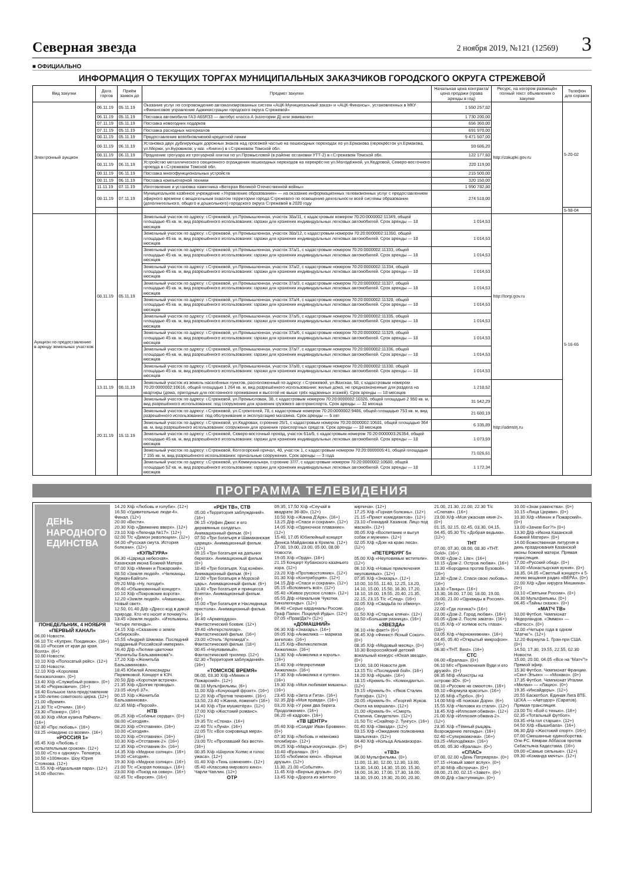Северная звезда 2 ноября 2019, №121 (12569) 3
■ ОФИЦИАЛЬНО
ИНФОРМАЦИЯ О ТЕКУЩИХ ТОРГАХ МУНИЦИПАЛЬНЫХ ЗАКАЗЧИКОВ ГОРОДСКОГО ОКРУГА СТРЕЖЕВОЙ
| Вид закупки | Дата торгов | Приём заявок до | Предмет закупки | Начальная цена контракта/ цена продажи (права аренды в год) | Ресурс, на котором размещён полный текст объявления о закупке | Телефон для справок |
| --- | --- | --- | --- | --- | --- | --- |
| Электронный аукцион | 06.11.19 | 05.11.19 | Оказание услуг по сопровождению автоматизированных систем «АЦК-Муниципальный заказ» и «АЦК-Финансы», установленных в МКУ «Финансовое управление Администрации городского округа Стрежевой» | 1 550 257,82 | http://zakupki.gov.ru | 5-20-02 |
| | 06.11.19 | 05.11.19 | Поставка автомобиля ГАЗ-А65R33 — автобус класса А (категории Д) или эквивалент | 1 730 200,00 | | |
| | 07.11.19 | 05.11.19 | Поставка новогодних подарков | 656 360,00 | | |
| | 07.11.19 | 05.11.19 | Поставка расходных материалов | 691 970,00 | | |
| | 08.11.19 | 05.11.19 | Предоставление возобновляемой кредитной линии | 9 471 507,00 | | |
| | 08.11.19 | 06.11.19 | Установка двух дублирующих дорожных знаков над проезжей частью на пешеходных переходах по ул.Ермакова (перекрёсток ул.Ермакова, ул.Мержи, ул.Буровиков; у маг. «Книги») в г.Стрежевом Томской обл. | 59 686,20 | | |
| | 08.11.19 | 06.11.19 | Продление тротуара из тротуарной плитки по ул.Промысловой (в районе остановки УТТ-2) в г.Стрежевом Томской обл. | 122 177,60 | | |
| | 08.11.19 | 06.11.19 | Устройство металлического секционного ограждения пешеходных переходов на перекрёстке ул.Молодёжной, ул.Кедровой, Северо-восточного проезда в г.Стрежевом Томской обл. | 220 119,00 | | |
| | 08.11.19 | 06.11.19 | Поставка многофункциональных устройств | 215 500,00 | | |
| | 08.11.19 | 06.11.19 | Поставка компьютерной техники | 320 150,00 | | |
| | 11.11.19 | 07.11.19 | Изготовление и установка памятника «Ветеран Великой Отечественной войны» | 1 990 782,80 | | |
| | 08.11.19 | 07.11.19 | Муниципальное казённое учреждение «Управление образования» — на оказание информационных телевизионных услуг с предоставлением эфирного времени с вещательным охватом территории города Стрежевого по освещению деятельности всей системы образования (дополнительного, общего и дошкольного) городского округа Стрежевой в 2020 году | 274 518,00 | | |
| | | | | | | 5-98-04 |
| Аукцион по предоставлению в аренду земельных участков | 08.11.19 | 05.11.19 | Земельный участок по адресу: г.Стрежевой, ул.Промышленная, участок 38а/11, с кадастровым номером 70:20:0000002:11349, общей площадью 45 кв. м, вид разрешённого использования: гаражи для хранения индивидуальных легковых автомобилей. Срок аренды — 18 месяцев | 1 014,53 | http://torgi.gov.ru | 5-16-65 |
| | | | Земельный участок по адресу: г.Стрежевой, ул.Промышленная, участок 38а/12, с кадастровым номером 70:20:0000002:11350, общей площадью 45 кв. м, вид разрешённого использования: гаражи для хранения индивидуальных легковых автомобилей. Срок аренды — 18 месяцев | 1 014,53 | | |
| | | | Земельный участок по адресу: г.Стрежевой, ул.Промышленная, участок 37а/1, с кадастровым номером 70:20:0000002:11333, общей площадью 45 кв. м, вид разрешённого использования: гаражи для хранения индивидуальных легковых автомобилей. Срок аренды — 18 месяцев | 1 014,53 | | |
| | | | Земельный участок по адресу: г.Стрежевой, ул.Промышленная, участок 37а/2, с кадастровым номером 70:20:0000002:11334, общей площадью 45 кв. м, вид разрешённого использования: гаражи для хранения индивидуальных легковых автомобилей. Срок аренды — 18 месяцев | 1 014,53 | | |
| | | | Земельный участок по адресу: г.Стрежевой, ул.Промышленная, участок 37а/3, с кадастровым номером 70:20:0000002:11327, общей площадью 45 кв. м, вид разрешённого использования: гаражи для хранения индивидуальных легковых автомобилей. Срок аренды — 18 месяцев | 1 014,53 | | |
| | | | Земельный участок по адресу: г.Стрежевой, ул.Промышленная, участок 37а/4, с кадастровым номером 70:20:0000002:11328, общей площадью 45 кв. м, вид разрешённого использования: гаражи для хранения индивидуальных легковых автомобилей. Срок аренды — 18 месяцев | 1 014,53 | | |
| | | | Земельный участок по адресу: г.Стрежевой, ул.Промышленная, участок 37а/5, с кадастровым номером 70:20:0000002:11335, общей площадью 45 кв. м, вид разрешённого использования: гаражи для хранения индивидуальных легковых автомобилей. Срок аренды — 18 месяцев | 1 014,53 | | |
| | | | Земельный участок по адресу: г.Стрежевой, ул.Промышленная, участок 37а/6, с кадастровым номером 70:20:0000002:11329, общей площадью 45 кв. м, вид разрешённого использования: гаражи для хранения индивидуальных легковых автомобилей. Срок аренды — 18 месяцев | 1 014,53 | | |
| | | | Земельный участок по адресу: г.Стрежевой, ул.Промышленная, участок 37а/7, с кадастровым номером 70:20:0000002:11336, общей площадью 45 кв. м, вид разрешённого использования: гаражи для хранения индивидуальных легковых автомобилей. Срок аренды — 18 месяцев | 1 014,53 | | |
| | | | Земельный участок по адресу: г.Стрежевой, ул.Промышленная, участок 37а/8, с кадастровым номером 70:20:0000002:11330, общей площадью 45 кв. м, вид разрешённого использования: гаражи для хранения индивидуальных легковых автомобилей. Срок аренды — 18 месяцев | 1 014,53 | | |
| | 13.11.19 | 08.11.19 | Земельный участок из земель населённых пунктов, расположенный по адресу: г.Стрежевой, ул.Вахская, 58, с кадастровым номером 70:20:0000002:10616, общей площадью 1 264 кв. м, вид разрешённого использования: жилые дома, не предназначенные для раздела на квартиры (дома, пригодные для постоянного проживания и высотой не выше трёх надземных этажей). Срок аренды — 18 месяцев | 1 218,52 | http://admstrj.ru | |
| | 20.11.19 | 15.11.19 | Земельный участок по адресу: г.Стрежевой, ул.Промысловая, 38, с кадастровым номером 70:20:0000002:10326, общей площадью 2 950 кв. м, вид разрешённого использования: под сооружение для хранения грузового автотранспорта. Срок аренды — 32 месяца | 31 542,29 | | |
| | | | Земельный участок по адресу: г.Стрежевой, ул.Строителей, 78, с кадастровым номером 70:20:0000002:9486, общей площадью 753 кв. м, вид разрешённого использования: под обслуживание и эксплуатацию магазина. Срок аренды — 5 лет | 21 680,19 | | |
| | | | Земельный участок по адресу: г.Стрежевой, ул.Кедровая, строение 25/1, с кадастровым номером 70:20:0000002:10681, общей площадью 364 кв. м, вид разрешённого использования: сооружения для хранения транспортных средств. Срок аренды — 18 месяцев | 6 335,89 | | |
| | | | Земельный участок по адресу: г.Стрежевой, Северо-восточный проезд, участок 61а/5, с кадастровым номером 70:20:0000003:26354, общей площадью 45 кв. м, вид разрешённого использования: гаражи для хранения индивидуальных легковых автомобилей. Срок аренды — 18 месяцев | 1 073,59 | | |
| | | | Земельный участок по адресу: г.Стрежевой, Колтогорский причал, 40, участок 1, с кадастровым номером 70:20:0000005:41, общей площадью 7 155 кв. м, вид разрешённого использования: причальные сооружения. Срок аренды — 3 года | 71 026,61 | | |
| | | | Земельный участок по адресу: г.Стрежевой, ул.Коммунальная, строение 37/7, с кадастровым номером 70:20:0000002:10680, общей площадью 52 кв. м, вид разрешённого использования: гаражи для хранения индивидуальных легковых автомобилей. Срок аренды — 18 месяцев | 1 172,34 | | |
ПРОГРАММА ТЕЛЕВИДЕНИЯ
ДЕНЬ НАРОДНОГО ЕДИНСТВА
ПОНЕДЕЛЬНИК, 4 НОЯБРЯ
«ПЕРВЫЙ КАНАЛ»
06.00 Новости.
06.10 Т/с «Куприн. Поединок». (16+)
08.10 «Россия от края до края. Волга». (6+)
10.00 Новости.
10.10 Х/ф «Полосатый рейс». (12+)
12.00 Новости.
12.10 Х/ф «Королева бензоколонки». (0+)
13.40 Х/ф «Служебный роман». (0+)
16.40 «Рюриковичи». (16+)
18.40 Большое гала-представление к 100-летию советского цирка. (12+)
21.00 «Время».
21.30 Т/с «Отчим». (16+)
23.30 «Познер». (16+)
00.30 Х/ф «Моя кузина Рэйчел». (16+)
02.30 «Про любовь». (16+)
03.25 «Наедине со всеми». (16+)
«РОССИЯ 1»
05.45 Х/ф «Любовь с испытательным сроком». (12+)
10.00 «Сто к одному». Телеигра.
10.50 «100янов». Шоу Юрия Стоянова. (12+)
11.55 Х/ф «Идеальная пара». (12+)
14.00 «Вести».
14.20 Х/ф «Любовь и голуби». (12+)
16.50 «Удивительные люди-4». Финал. (12+)
20.00 «Вести».
20.30 Х/ф «Движение вверх». (12+)
23.10 Х/ф «Легенда №17». (12+)
02.00 Т/с «Демон революции». (12+)
04.00 «Русская смута. История болезни». (12+)
«КУЛЬТУРА»
06.30 «Царица небесная». Казанская икона Божией Матери.
07.00 Х/ф «Минин и Пожарский».
08.50 «Земля людей». «Челканцы. Курмач-Байгол».
09.20 М/ф «Ну, погоди!».
09.40 «Обыкновенный концерт».
10.10 Х/ф «Покровские ворота».
12.20 «Земля людей». «Амшенцы. Новый свет».
12.50, 01.40 Д/ф «Дресс-код в дикой природе. Кто что носит и почему?».
13.45 «Земля людей». «Ительмены. Четыре легенды».
14.15 Х/ф «Сказание о земле Сибирской».
15.55 «Андрей Шмеман. Последний подданный Российской империи».
16.40 Д/ф «Лютики-цветочки “Женитьбы Бальзаминова”».
17.20 Х/ф «Женитьба Бальзаминова».
18.45 Юбилей Александры Пермяковой. Концерт в КЗЧ.
20.50 Д/ф «Короткая встреча».
21.35 Х/ф «Долгие проводы».
23.05 «Клуб 37».
00.15 Х/ф «Женитьба Бальзаминова».
02.35 М/ф «Персей».
НТВ
05.25 Х/ф «Собачье сердце». (0+)
08.00 «Сегодня».
08.20 Х/ф «Отставник». (16+)
10.00 «Сегодня».
10.20 Х/ф «Отставник». (16+)
10.30 Х/ф «Отставник-2». (16+)
12.35 Х/ф «Отставник-3». (16+)
14.35 Х/ф «Медное солнце». (16+)
19.00 «Сегодня».
19.30 Х/ф «Медное солнце». (16+)
21.00 Т/с «Скорая помощь». (16+)
23.00 Х/ф «Поезд на север». (16+)
02.45 Т/с «Версия». (16+)
«РЕН ТВ», СТВ
05.00 «Территория заблуждений». (16+)
06.15 «Урфин Джюс и его деревянные солдаты». Анимационный фильм. (0+)
07.50 «Три богатыря и Шамаханская царица». Анимационный фильм. (12+)
09.15 «Три богатыря на дальних берегах». Анимационный фильм. (0+)
10.40 «Три богатыря. Ход конём». Анимационный фильм. (6+)
12.00 «Три богатыря и Морской царь». Анимационный фильм. (6+)
13.40 «Три богатыря и принцесса Египта». Анимационный фильм. (6+)
15.00 «Три богатыря и Наследница престола». Анимационный фильм. (6+)
16.40 «Армагеддон». Фантастический боевик. (12+)
19.40 «Интерстеллар». Фантастический фильм. (16+)
23.00 «Отель “Артемида”». Фантастический фильм. (18+)
00.45 «Неуязвимый». Фантастический триллер. (12+)
02.30 «Территория заблуждений». (16+)
«ТОМСКОЕ ВРЕМЯ»
06.00, 03.30 Х/ф «Минин и Пожарский». (12+)
08.10 Мультфильмы. (6+)
11.00 Х/ф «Кочующий фронт». (16+)
12.20 Х/ф «Против течения». (16+)
13.50, 23.40 «Жанна, пожени!» (16+)
14.40 Х/ф «Три мушкетёра». (12+)
17.00 Х/ф «Жестокий романс». (12+)
19.35 Т/с «Стена». (16+)
22.40 Т/с «Луна». (16+)
22.05 Т/с «Все сокровища мира». (16+)
23.00 Т/с «Пропавший без вести». (16+)
00.35 Х/ф «Шерлок Холмс и голос ужаса». (12+)
01.40 Х/ф «Тень сомнения». (12+)
05.40 «Классика мирового кино». Чарли Чаплин. (12+)
ОТР
09.35, 17.50 Х/ф «Случай в квадрате 36-80». (12+)
10.50 Х/ф «Жанна Д'Арк». (16+)
13.25 Д/ф «Спаси и сохрани». (12+)
14.05 Х/ф «Одиночное плавание». (12+)
15.40, 17.05 Юбилейный концерт Дениса Майданова в Кремле. (12+)
17.00, 19.00, 23.00, 05.00, 08.00 Новости.
19.05 Х/ф «Орда». (16+)
21.15 Концерт Кубанского казачьего хора. (12+)
23.20 Х/ф «Противостояние». (12+)
01.30 Х/ф «Контрибуция». (12+)
04.15 Д/ф «Спаси и сохрани». (12+)
05.15 «Вспомнить всё». (12+)
05.40 «Живое русское слово». (12+)
05.55 Д/ф «Начальник Чукотки. Кинолегенды». (12+)
06.40 «Серые кардиналы России. Граф Пален. Поцелуй Иуды». (12+)
07.05 «Прав!Да?» (12+)
«ДОМАШНИЙ»
06.30 Х/ф «Знахарь». (16+)
09.05 Х/ф «Анжелика — маркиза ангелов». (16+)
11.25 Х/ф «Великолепная Анжелика». (16+)
13.30 Х/ф «Анжелика и король». (16+)
15.40 Х/ф «Неукротимая Анжелика». (16+)
17.30 Х/ф «Анжелика и султан». (16+)
19.30 Х/ф «Моя любимая мишень». (16+)
23.45 Х/ф «Зита и Гита». (16+)
02.35 Д/ф «Моя правда». (16+)
03.20 Х/ф «У реки два берега. Продолжение». (16+)
06.20 «6 кадров». (16+)
«ТВ ЦЕНТР»
05.40 Х/ф «Солдат Иван Бровкин». (0+)
07.30 Х/ф «Любовь и немножко пломбира». (12+)
09.25 Х/ф «Марья-искусница». (0+)
10.40 «Ералаш». (6+)
10.55 «Любимое кино». «Верные друзья». (12+)
11.30, 21.00 «События».
11.45 Х/ф «Верные друзья». (0+)
13.45 Х/ф «Дорога из жёлтого кирпича». (12+)
17.25 Х/ф «Горная болезнь». (12+)
21.15 «Приют комедиантов». (12+)
23.10 «Геннадий Хазанов. Лицо под маской». (12+)
00.05 Х/ф «Воспитание и выгул собак и мужчин». (12+)
02.05 Х/ф «Дом на краю леса». (12+)
«ПЕТЕРБУРГ 5»
05.00 Х/ф «Неуловимые мстители». (12+)
06.10 Х/ф «Новые приключения неуловимых». (12+)
07.35 Х/ф «Знахарь». (12+)
10.00, 10.55, 11.40, 12.25, 13.20, 14.10, 15.00, 15.50, 16.30, 17.20, 18.10, 19.00, 19.55, 20.40, 21.35, 22.15, 23.15 Т/с «След». (16+)
00.05 Х/ф «Свадьба по обмену». (16+)
01.50 Х/ф «Старые клячи». (12+)
03.50 «Большая разница». (16+)
«ЗВЕЗДА»
06.10 «Не факт!» (6+)
06.45 Х/ф «Финист-Ясный Сокол». (0+)
08.35 Х/ф «Медовый месяц». (0+)
10.30 Всероссийский детский вокальный конкурс «Юная звезда». (0+)
13.00, 18.00 Новости дня.
13.15 Т/с «Последний бой». (16+)
16.20 Х/ф «Крым». (16+)
18.15 «Кремль-9». «Коменданты». (12+)
19.15 «Кремль-9». «Яков Сталин. Голгофа». (12+)
20.05 «Кремль-9». «Георгий Жуков. Охота на маршала». (12+)
21.00 «Кремль-9». «Смерть Сталина. Свидетели». (12+)
21.50 Т/с «Снайпер-2. Тунгус». (16+)
01.40 Х/ф «Звезда». (12+)
03.15 Х/ф «Ожидание полковника Шалыгина». (12+)
04.40 Х/ф «Кольца Альманзора». (0+)
«ТВ3»
06.00 Мультфильмы. (0+)
11.00, 11.30, 12.00, 12.30, 13.00, 13.30, 14.00, 14.30, 15.00, 15.30, 16.00, 16.30, 17.00, 17.30, 18.00, 18.30, 19.00, 19.30, 20.00, 20.30, 21.00, 21.30, 22.00, 22.30 Т/с «Слепая». (16+)
23.00 Х/ф «Моя ужасная няня-2». (0+)
01.15, 02.15, 02.45, 03.30, 04.15, 04.45, 05.30 Т/с «Добрая ведьма». (12+)
ТНТ
07.00, 07.30, 08.00, 08.30 «ТНТ. Gold». (16+)
09.00 «Дом-2. Lite». (16+)
10.15 «Дом-2. Остров любви». (16+)
11.30 «Бородина против Бузовой». (16+)
12.30 «Дом-2. Спаси свою любовь». (16+)
13.30 «Танцы». (16+)
15.30, 16.00, 17.00, 18.00, 19.00, 20.00, 21.00 «Однажды в России». (16+)
22.00 «Где логика?» (16+)
23.00 «Дом-2. Город любви». (16+)
00.05 «Дом-2. После заката». (16+)
01.05 Х/ф «У холмов есть глаза». (18+)
03.05 Х/ф «Чернокнижник». (16+)
04.45, 05.40 «Открытый микрофон». (16+)
06.30 «ТНТ. Best». (16+)
СТС
06.00 «Ералаш». (0+)
06.10 М/с «Приключения Вуди и его друзей». (0+)
06.35 М/ф «Монстры на острове-3D». (0+)
08.10 «Русские не смеются». (16+)
09.10 «Формула красоты». (16+)
12.05 М/ф «Турбо». (6+)
14.00 М/ф «В поисках Дори». (6+)
15.55 Х/ф «Человек из стали». (12+)
18.45 Х/ф «Иллюзия обмана». (12+)
21.00 Х/ф «Иллюзия обмана-2». (12+)
23.35 Х/ф «Тёмный рыцарь. Возрождение легенды». (16+)
02.40 «Супермамочка». (16+)
03.25 «Молодёжка». (16+)
05.00, 05.30 «Ералаш». (0+)
«СПАС»
07.00, 02.00 «День Патриарха». (0+)
07.15 «Новый завет вслух». (0+)
07.30 М/ф «Встреча». (0+)
08.00, 21.00, 02.15 «Завет». (0+)
09.00 Д/ф «Заступница». (0+)
10.00 «Знак равенства». (0+)
10.15 «Лица Церкви». (0+)
10.30 Х/ф «Минин и Пожарский». (0+)
13.00 «Зачем Бог?!» (0+)
13.30 Д/ф «Икона Казанской Божией Матери». (0+)
14.00 Божественная литургия в день празднования Казанской иконы божией матери. Прямая трансляция.
17.00 «Русский обед». (0+)
18.00 «Монастырская кухня». (0+)
18.35, 04.05 «Светлый концерт» к 5-летию вещания радио «ВЕРА». (0+)
22.00 Х/ф «Дни хирурга Мишкина». (0+)
03.10 «Святыни России». (0+)
06.30 Мультфильмы. (0+)
06.45 «Тайны сказок». (0+)
«МАТЧ ТВ»
10.00 Футбол. Чемпионат Нидерландов. «Эммен» — «Витесс». (0+)
12.00 «Четыре года в одном “Матче”». (12+)
12.20 Формула-1. Гран-при США. (0+)
14.50, 17.30, 19.55, 22.55, 02.30 Новости.
15.00, 20.00, 04.05 «Все на “Матч”!» Прямой эфир.
15.30 Футбол. Чемпионат Франции. «Сент-Этьен» — «Монако». (0+)
17.35 Футбол. Чемпионат Италии. «Милан» — «Лацио». (0+)
19.35 «Инсайдеры». (12+)
20.55 Баскетбол. Единая Лига ВТБ. ЦСКА — «Автодор» (Саратов). Прямая трансляция.
23.00 Т/с «Бой с тенью». (16+)
02.35 «Тотальный футбол».
03.35 «На гол старше». (12+)
04.50 Х/ф «Вышибала». (16+)
06.30 Д/ф «Жестокий спорт». (16+)
07.00 Смешанные единоборства. One FC. Кямран Аббасов против Себастьяна Кадестама. (16+)
09.00 «Самые сильные». (12+)
09.30 «Команда мечты». (12+)